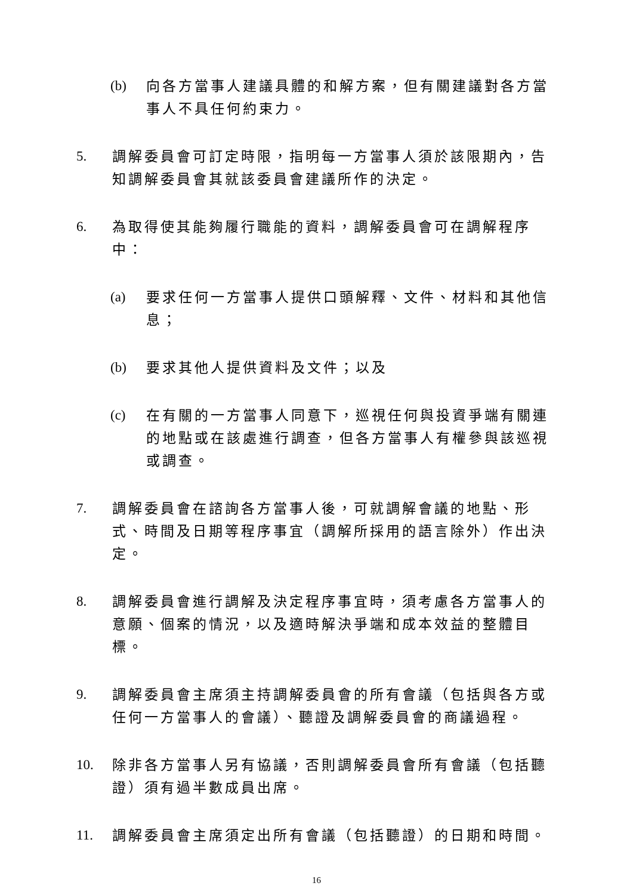(b) 向各方當事人建議具體的和解方案，但有關建議對各方當事人不具任何約束力。
5. 調解委員會可訂定時限，指明每一方當事人須於該限期內，告知調解委員會其就該委員會建議所作的決定。
6. 為取得使其能夠履行職能的資料，調解委員會可在調解程序中：
(a) 要求任何一方當事人提供口頭解釋、文件、材料和其他信息；
(b) 要求其他人提供資料及文件；以及
(c) 在有關的一方當事人同意下，巡視任何與投資爭端有關連的地點或在該處進行調查，但各方當事人有權參與該巡視或調查。
7. 調解委員會在諮詢各方當事人後，可就調解會議的地點、形式、時間及日期等程序事宜（調解所採用的語言除外）作出決定。
8. 調解委員會進行調解及決定程序事宜時，須考慮各方當事人的意願、個案的情況，以及適時解決爭端和成本效益的整體目標。
9. 調解委員會主席須主持調解委員會的所有會議（包括與各方或任何一方當事人的會議）、聽證及調解委員會的商議過程。
10. 除非各方當事人另有協議，否則調解委員會所有會議（包括聽證）須有過半數成員出席。
11. 調解委員會主席須定出所有會議（包括聽證）的日期和時間。
16